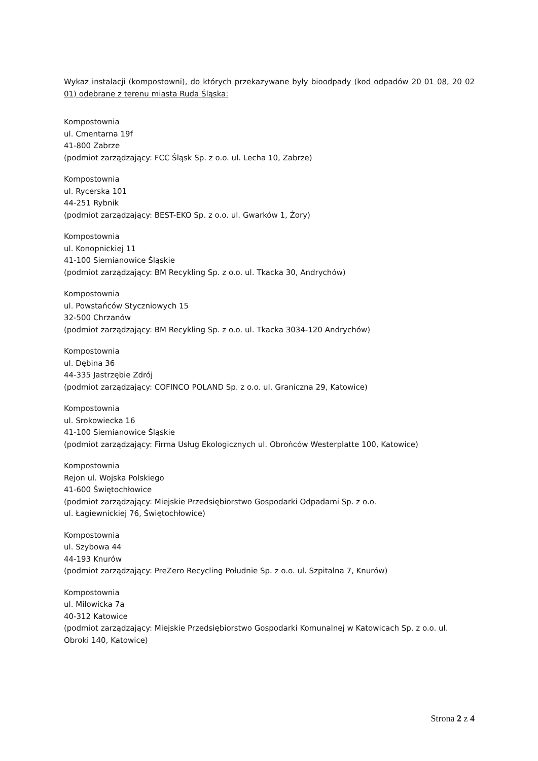Wykaz instalacji (kompostowni), do których przekazywane były bioodpady (kod odpadów 20 01 08, 20 02 01) odebrane z terenu miasta Ruda Śląska:
Kompostownia
ul. Cmentarna 19f
41-800 Zabrze
(podmiot zarządzający: FCC Śląsk Sp. z o.o. ul. Lecha 10, Zabrze)
Kompostownia
ul. Rycerska 101
44-251 Rybnik
(podmiot zarządzający: BEST-EKO Sp. z o.o. ul. Gwarków 1, Żory)
Kompostownia
ul. Konopnickiej 11
41-100 Siemianowice Śląskie
(podmiot zarządzający: BM Recykling Sp. z o.o. ul. Tkacka 30, Andrychów)
Kompostownia
ul. Powstańców Styczniowych 15
32-500 Chrzanów
(podmiot zarządzający: BM Recykling Sp. z o.o. ul. Tkacka 3034-120 Andrychów)
Kompostownia
ul. Dębina 36
44-335 Jastrzębie Zdrój
(podmiot zarządzający: COFINCO POLAND Sp. z o.o. ul. Graniczna 29, Katowice)
Kompostownia
ul. Srokowiecka 16
41-100 Siemianowice Śląskie
(podmiot zarządzający: Firma Usług Ekologicznych ul. Obrońców Westerplatte 100, Katowice)
Kompostownia
Rejon ul. Wojska Polskiego
41-600 Świętochłowice
(podmiot zarządzający: Miejskie Przedsiębiorstwo Gospodarki Odpadami Sp. z o.o.
ul. Łagiewnickiej 76, Świętochłowice)
Kompostownia
ul. Szybowa 44
44-193 Knurów
(podmiot zarządzający: PreZero Recycling Południe Sp. z o.o. ul. Szpitalna 7, Knurów)
Kompostownia
ul. Milowicka 7a
40-312 Katowice
(podmiot zarządzający: Miejskie Przedsiębiorstwo Gospodarki Komunalnej w Katowicach Sp. z o.o. ul. Obroki 140, Katowice)
Strona 2 z 4